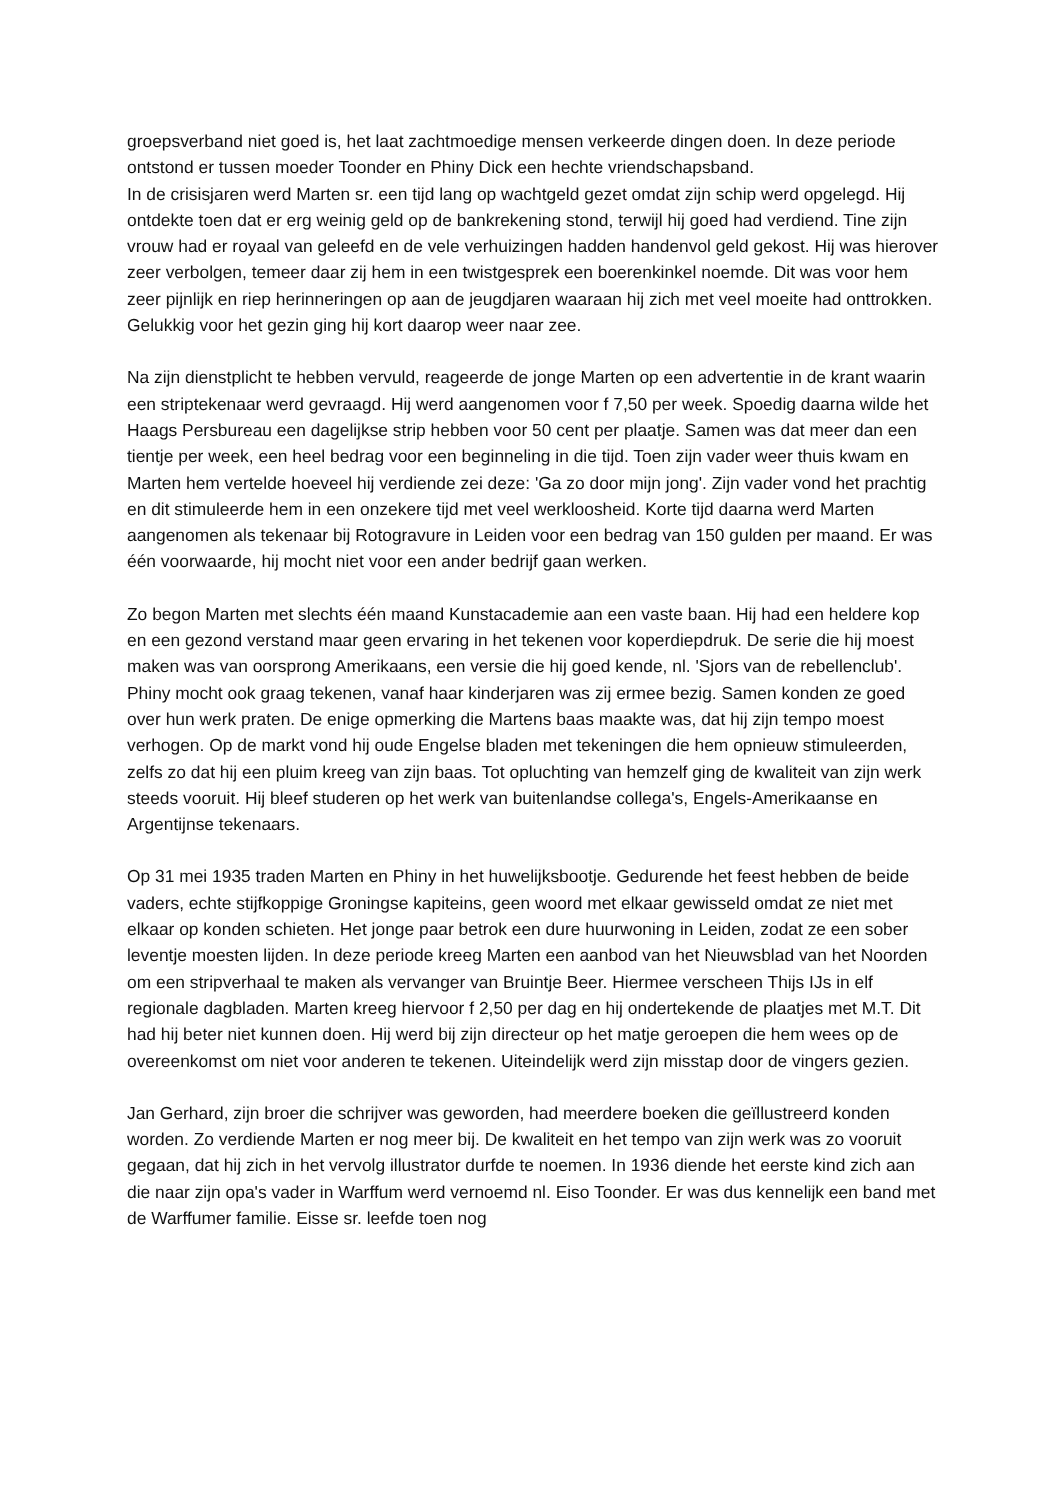groepsverband niet goed is, het laat zachtmoedige mensen verkeerde dingen doen. In deze periode ontstond er tussen moeder Toonder en Phiny Dick een hechte vriendschapsband.
In de crisisjaren werd Marten sr. een tijd lang op wachtgeld gezet omdat zijn schip werd opgelegd. Hij ontdekte toen dat er erg weinig geld op de bankrekening stond, terwijl hij goed had verdiend. Tine zijn vrouw had er royaal van geleefd en de vele verhuizingen hadden handenvol geld gekost. Hij was hierover zeer verbolgen, temeer daar zij hem in een twistgesprek een boerenkinkel noemde. Dit was voor hem zeer pijnlijk en riep herinneringen op aan de jeugdjaren waaraan hij zich met veel moeite had onttrokken. Gelukkig voor het gezin ging hij kort daarop weer naar zee.
Na zijn dienstplicht te hebben vervuld, reageerde de jonge Marten op een advertentie in de krant waarin een striptekenaar werd gevraagd. Hij werd aangenomen voor f 7,50 per week. Spoedig daarna wilde het Haags Persbureau een dagelijkse strip hebben voor 50 cent per plaatje. Samen was dat meer dan een tientje per week, een heel bedrag voor een beginneling in die tijd. Toen zijn vader weer thuis kwam en Marten hem vertelde hoeveel hij verdiende zei deze: 'Ga zo door mijn jong'. Zijn vader vond het prachtig en dit stimuleerde hem in een onzekere tijd met veel werkloosheid. Korte tijd daarna werd Marten aangenomen als tekenaar bij Rotogravure in Leiden voor een bedrag van 150 gulden per maand. Er was één voorwaarde, hij mocht niet voor een ander bedrijf gaan werken.
Zo begon Marten met slechts één maand Kunstacademie aan een vaste baan. Hij had een heldere kop en een gezond verstand maar geen ervaring in het tekenen voor koperdiepdruk. De serie die hij moest maken was van oorsprong Amerikaans, een versie die hij goed kende, nl. 'Sjors van de rebellenclub'. Phiny mocht ook graag tekenen, vanaf haar kinderjaren was zij ermee bezig. Samen konden ze goed over hun werk praten. De enige opmerking die Martens baas maakte was, dat hij zijn tempo moest verhogen. Op de markt vond hij oude Engelse bladen met tekeningen die hem opnieuw stimuleerden, zelfs zo dat hij een pluim kreeg van zijn baas. Tot opluchting van hemzelf ging de kwaliteit van zijn werk steeds vooruit. Hij bleef studeren op het werk van buitenlandse collega's, Engels-Amerikaanse en Argentijnse tekenaars.
Op 31 mei 1935 traden Marten en Phiny in het huwelijksbootje. Gedurende het feest hebben de beide vaders, echte stijfkoppige Groningse kapiteins, geen woord met elkaar gewisseld omdat ze niet met elkaar op konden schieten. Het jonge paar betrok een dure huurwoning in Leiden, zodat ze een sober leventje moesten lijden. In deze periode kreeg Marten een aanbod van het Nieuwsblad van het Noorden om een stripverhaal te maken als vervanger van Bruintje Beer. Hiermee verscheen Thijs IJs in elf regionale dagbladen. Marten kreeg hiervoor f 2,50 per dag en hij ondertekende de plaatjes met M.T. Dit had hij beter niet kunnen doen. Hij werd bij zijn directeur op het matje geroepen die hem wees op de overeenkomst om niet voor anderen te tekenen. Uiteindelijk werd zijn misstap door de vingers gezien.
Jan Gerhard, zijn broer die schrijver was geworden, had meerdere boeken die geïllustreerd konden worden. Zo verdiende Marten er nog meer bij. De kwaliteit en het tempo van zijn werk was zo vooruit gegaan, dat hij zich in het vervolg illustrator durfde te noemen. In 1936 diende het eerste kind zich aan die naar zijn opa's vader in Warffum werd vernoemd nl. Eiso Toonder. Er was dus kennelijk een band met de Warffumer familie. Eisse sr. leefde toen nog